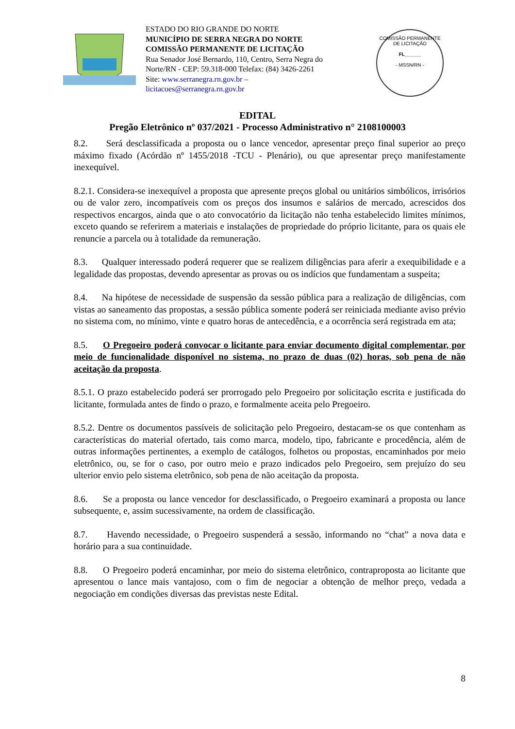ESTADO DO RIO GRANDE DO NORTE
MUNICÍPIO DE SERRA NEGRA DO NORTE
COMISSÃO PERMANENTE DE LICITAÇÃO
Rua Senador José Bernardo, 110, Centro, Serra Negra do Norte/RN - CEP: 59.318-000 Telefax: (84) 3426-2261
Site: www.serranegra.rn.gov.br –
licitacoes@serranegra.rn.gov.br
COMISSÃO PERMANENTE DE LICITAÇÃO
FL______
- MSSN/RN -
EDITAL
Pregão Eletrônico nº 037/2021 - Processo Administrativo n° 2108100003
8.2. Será desclassificada a proposta ou o lance vencedor, apresentar preço final superior ao preço máximo fixado (Acórdão nº 1455/2018 -TCU - Plenário), ou que apresentar preço manifestamente inexequível.
8.2.1. Considera-se inexequível a proposta que apresente preços global ou unitários simbólicos, irrisórios ou de valor zero, incompatíveis com os preços dos insumos e salários de mercado, acrescidos dos respectivos encargos, ainda que o ato convocatório da licitação não tenha estabelecido limites mínimos, exceto quando se referirem a materiais e instalações de propriedade do próprio licitante, para os quais ele renuncie a parcela ou à totalidade da remuneração.
8.3. Qualquer interessado poderá requerer que se realizem diligências para aferir a exequibilidade e a legalidade das propostas, devendo apresentar as provas ou os indícios que fundamentam a suspeita;
8.4. Na hipótese de necessidade de suspensão da sessão pública para a realização de diligências, com vistas ao saneamento das propostas, a sessão pública somente poderá ser reiniciada mediante aviso prévio no sistema com, no mínimo, vinte e quatro horas de antecedência, e a ocorrência será registrada em ata;
8.5. O Pregoeiro poderá convocar o licitante para enviar documento digital complementar, por meio de funcionalidade disponível no sistema, no prazo de duas (02) horas, sob pena de não aceitação da proposta.
8.5.1. O prazo estabelecido poderá ser prorrogado pelo Pregoeiro por solicitação escrita e justificada do licitante, formulada antes de findo o prazo, e formalmente aceita pelo Pregoeiro.
8.5.2. Dentre os documentos passíveis de solicitação pelo Pregoeiro, destacam-se os que contenham as características do material ofertado, tais como marca, modelo, tipo, fabricante e procedência, além de outras informações pertinentes, a exemplo de catálogos, folhetos ou propostas, encaminhados por meio eletrônico, ou, se for o caso, por outro meio e prazo indicados pelo Pregoeiro, sem prejuízo do seu ulterior envio pelo sistema eletrônico, sob pena de não aceitação da proposta.
8.6. Se a proposta ou lance vencedor for desclassificado, o Pregoeiro examinará a proposta ou lance subsequente, e, assim sucessivamente, na ordem de classificação.
8.7. Havendo necessidade, o Pregoeiro suspenderá a sessão, informando no “chat” a nova data e horário para a sua continuidade.
8.8. O Pregoeiro poderá encaminhar, por meio do sistema eletrônico, contraproposta ao licitante que apresentou o lance mais vantajoso, com o fim de negociar a obtenção de melhor preço, vedada a negociação em condições diversas das previstas neste Edital.
8